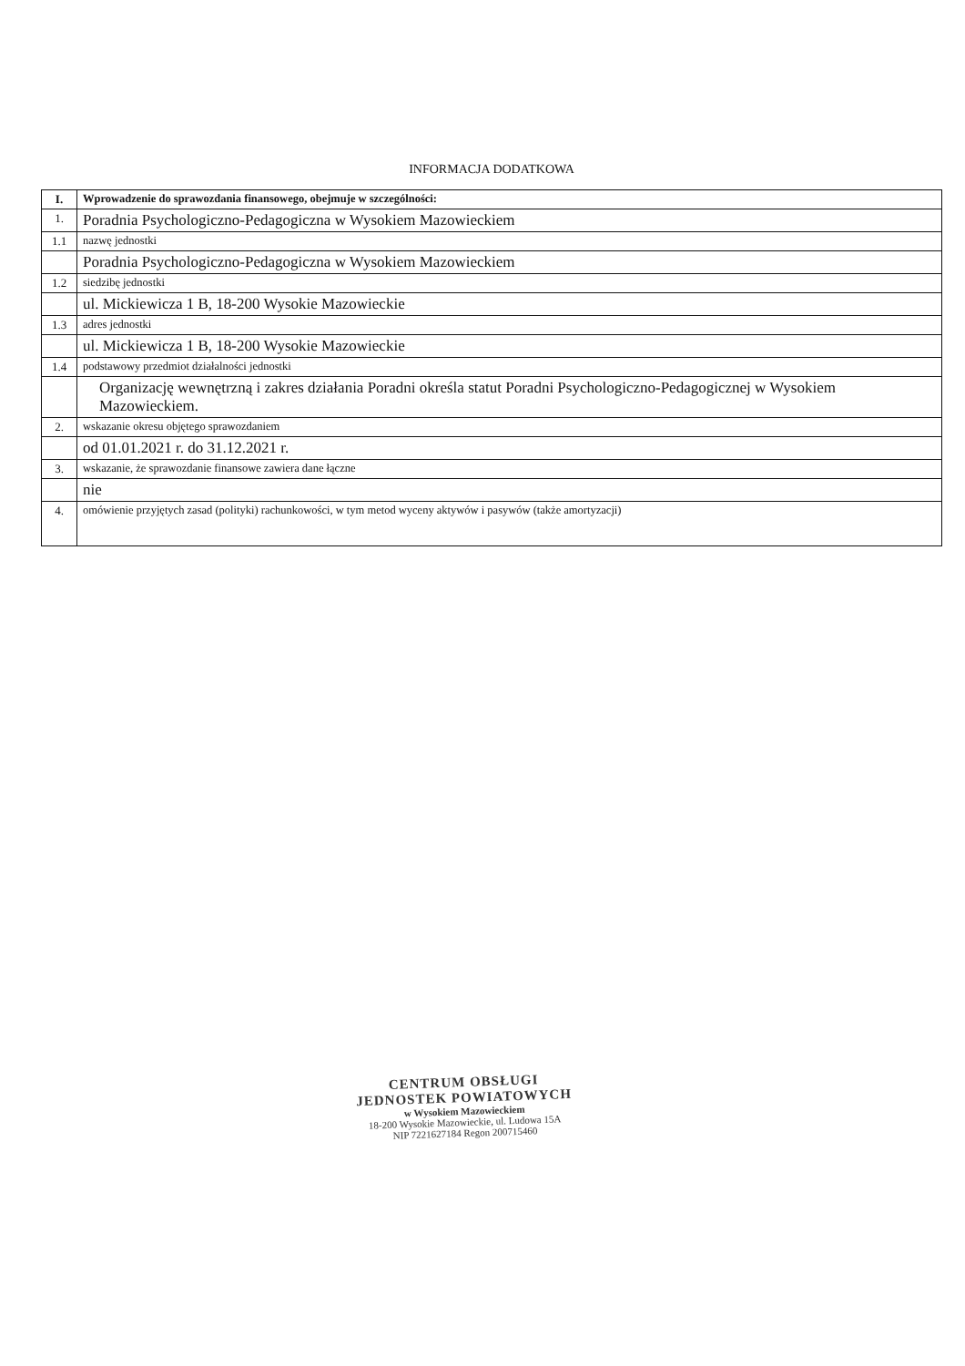INFORMACJA DODATKOWA
| I. | Wprowadzenie do sprawozdania finansowego, obejmuje w szczególności: |
| 1. | Poradnia Psychologiczno-Pedagogiczna w Wysokiem Mazowieckiem |
| 1.1 | nazwę jednostki |
| | Poradnia Psychologiczno-Pedagogiczna w Wysokiem Mazowieckiem |
| 1.2 | siedzibę jednostki |
| | ul. Mickiewicza 1 B, 18-200 Wysokie Mazowieckie |
| 1.3 | adres jednostki |
| | ul. Mickiewicza 1 B, 18-200 Wysokie Mazowieckie |
| 1.4 | podstawowy przedmiot działalności jednostki |
| | Organizację wewnętrzną i zakres działania Poradni określa statut Poradni Psychologiczno-Pedagogicznej w Wysokiem Mazowieckiem. |
| 2. | wskazanie okresu objętego sprawozdaniem |
| | od 01.01.2021 r. do 31.12.2021 r. |
| 3. | wskazanie, że sprawozdanie finansowe zawiera dane łączne |
| | nie |
| 4. | omówienie przyjętych zasad (polityki) rachunkowości, w tym metod wyceny aktywów i pasywów (także amortyzacji) |
CENTRUM OBSŁUGI
JEDNOSTEK POWIATOWYCH
w Wysokiem Mazowieckiem
18-200 Wysokie Mazowieckie, ul. Ludowa 15A
NIP 7221627184 Regon 200715460